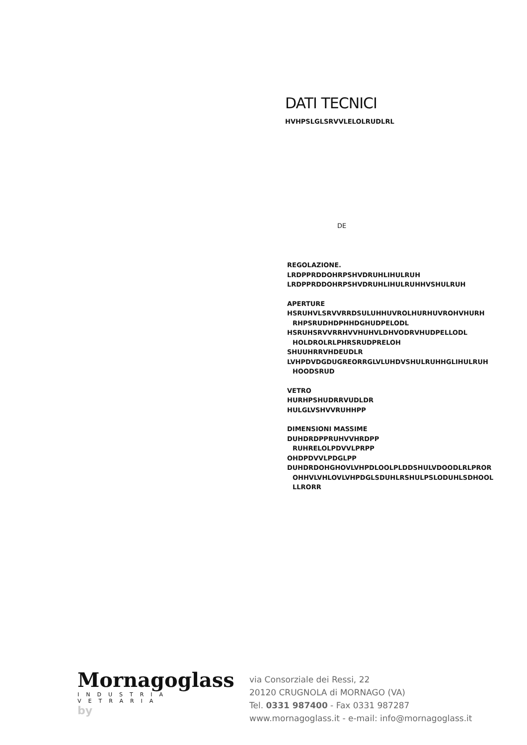DATI TECNICI
HVHPSLGLSRVVLELOLRUDLRL
DE
REGOLAZIONE.
LRDPPRDDOHRPSHVDRUHLIHULRUH
LRDPPRDDOHRPSHVDRUHLIHULRUHHVSHULRUH
APERTURE
HSRUHVLSRVVRRDSULUHHUVROLHURHUVROHVHURH
RHPSRUDHDPHHDGHUDPELODL
HSRUHSRVVRRHVVHUHVLDHVODRVHUDPELLODL
HOLDROLRLPHRSRUDPRELOH
SHUUHRRVHDEUDLR
LVHPDVDGDUGREORRGLVLUHDVSHULRUHHGLIHULRUH
HOODSRUD
VETRO
HURHPSHUDRRVUDLDR
HULGLVSHVVRUHHPP
DIMENSIONI MASSIME
DUHDRDPPRUHVVHRDPP
RUHRELOLPDVVLPRPP
OHDPDVVLPDGLPP
DUHDRDOHGHOVLVHPDLOOLPLDDSHULVDOODLRLPROR
OHHVLVHLOVLVHPDGLSDUHLRSHULPSLODUHLSDHOOL
LLRORR
Mornagoglass
INDUSTRIA VETRARIA
by
via Consorziale dei Ressi, 22
20120 CRUGNOLA di MORNAGO (VA)
Tel. 0331 987400 - Fax 0331 987287
www.mornagoglass.it - e-mail: info@mornagoglass.it